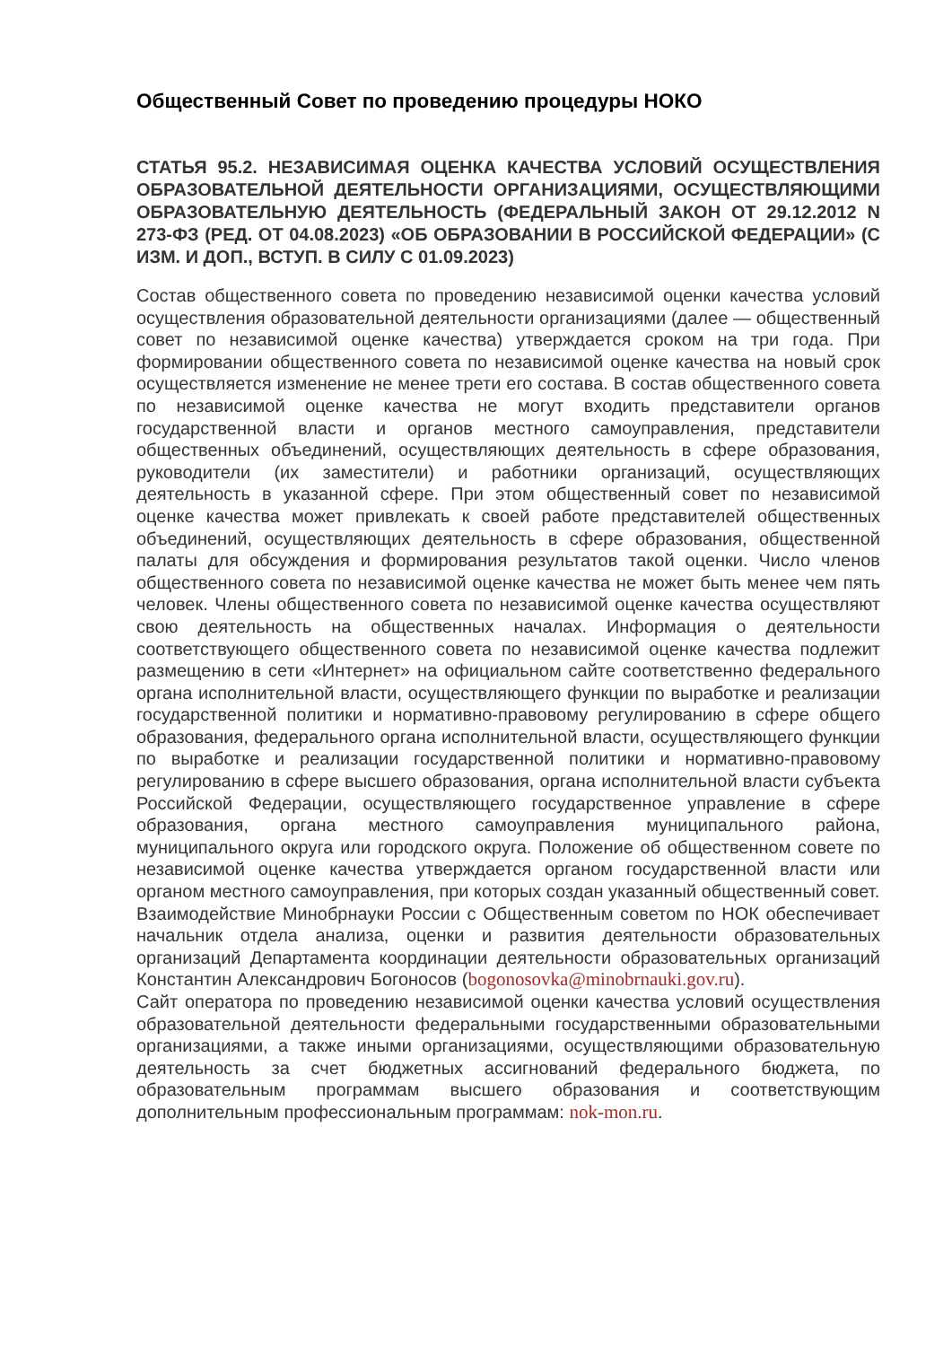Общественный Совет по проведению процедуры НОКО
СТАТЬЯ 95.2. НЕЗАВИСИМАЯ ОЦЕНКА КАЧЕСТВА УСЛОВИЙ ОСУЩЕСТВЛЕНИЯ ОБРАЗОВАТЕЛЬНОЙ ДЕЯТЕЛЬНОСТИ ОРГАНИЗАЦИЯМИ, ОСУЩЕСТВЛЯЮЩИМИ ОБРАЗОВАТЕЛЬНУЮ ДЕЯТЕЛЬНОСТЬ (ФЕДЕРАЛЬНЫЙ ЗАКОН ОТ 29.12.2012 N 273-ФЗ (РЕД. ОТ 04.08.2023) «ОБ ОБРАЗОВАНИИ В РОССИЙСКОЙ ФЕДЕРАЦИИ» (С ИЗМ. И ДОП., ВСТУП. В СИЛУ С 01.09.2023)
Состав общественного совета по проведению независимой оценки качества условий осуществления образовательной деятельности организациями (далее — общественный совет по независимой оценке качества) утверждается сроком на три года. При формировании общественного совета по независимой оценке качества на новый срок осуществляется изменение не менее трети его состава. В состав общественного совета по независимой оценке качества не могут входить представители органов государственной власти и органов местного самоуправления, представители общественных объединений, осуществляющих деятельность в сфере образования, руководители (их заместители) и работники организаций, осуществляющих деятельность в указанной сфере. При этом общественный совет по независимой оценке качества может привлекать к своей работе представителей общественных объединений, осуществляющих деятельность в сфере образования, общественной палаты для обсуждения и формирования результатов такой оценки. Число членов общественного совета по независимой оценке качества не может быть менее чем пять человек. Члены общественного совета по независимой оценке качества осуществляют свою деятельность на общественных началах. Информация о деятельности соответствующего общественного совета по независимой оценке качества подлежит размещению в сети «Интернет» на официальном сайте соответственно федерального органа исполнительной власти, осуществляющего функции по выработке и реализации государственной политики и нормативно-правовому регулированию в сфере общего образования, федерального органа исполнительной власти, осуществляющего функции по выработке и реализации государственной политики и нормативно-правовому регулированию в сфере высшего образования, органа исполнительной власти субъекта Российской Федерации, осуществляющего государственное управление в сфере образования, органа местного самоуправления муниципального района, муниципального округа или городского округа. Положение об общественном совете по независимой оценке качества утверждается органом государственной власти или органом местного самоуправления, при которых создан указанный общественный совет.
Взаимодействие Минобрнауки России с Общественным советом по НОК обеспечивает начальник отдела анализа, оценки и развития деятельности образовательных организаций Департамента координации деятельности образовательных организаций Константин Александрович Богоносов (bogonosovka@minobrnauki.gov.ru).
Сайт оператора по проведению независимой оценки качества условий осуществления образовательной деятельности федеральными государственными образовательными организациями, а также иными организациями, осуществляющими образовательную деятельность за счет бюджетных ассигнований федерального бюджета, по образовательным программам высшего образования и соответствующим дополнительным профессиональным программам: nok-mon.ru.